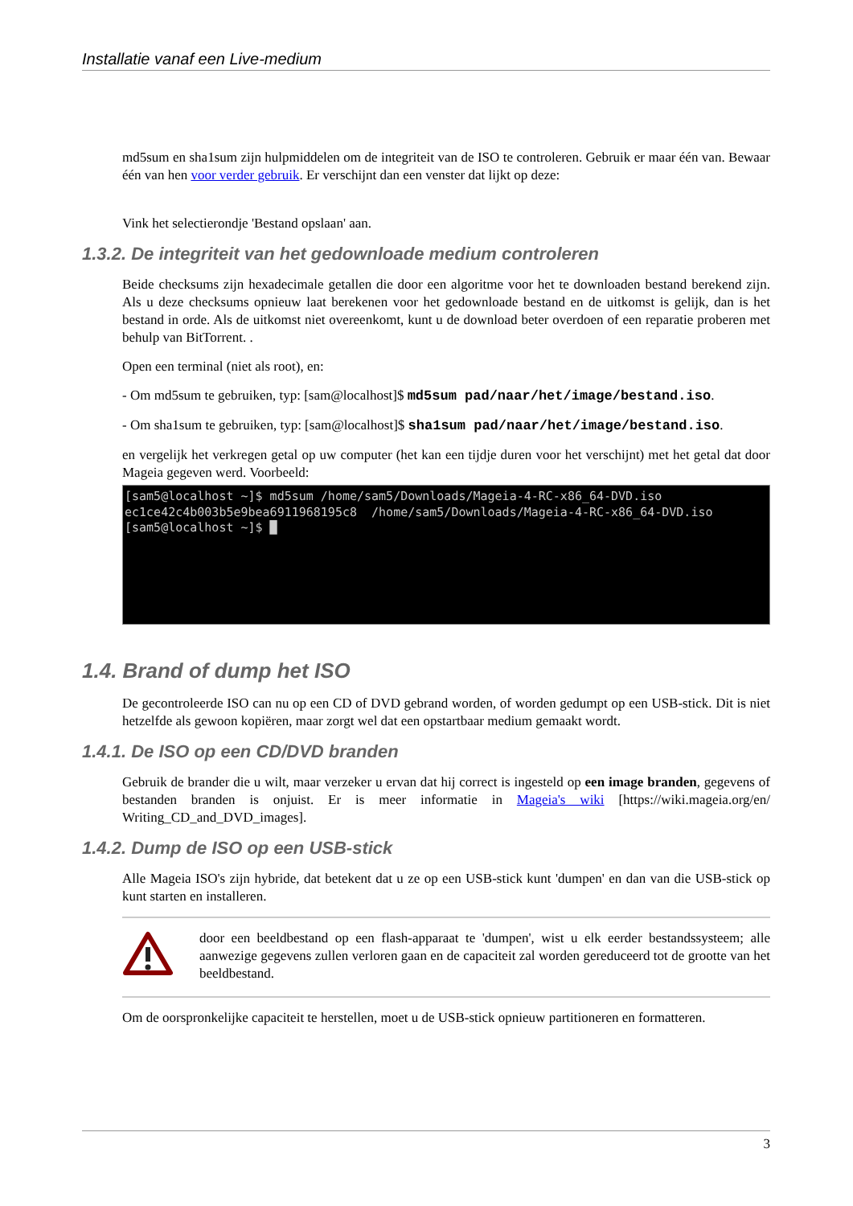Installatie vanaf een Live-medium
md5sum en sha1sum zijn hulpmiddelen om de integriteit van de ISO te controleren. Gebruik er maar één van. Bewaar één van hen voor verder gebruik. Er verschijnt dan een venster dat lijkt op deze:
Vink het selectierondje 'Bestand opslaan' aan.
1.3.2. De integriteit van het gedownloade medium controleren
Beide checksums zijn hexadecimale getallen die door een algoritme voor het te downloaden bestand berekend zijn. Als u deze checksums opnieuw laat berekenen voor het gedownloade bestand en de uitkomst is gelijk, dan is het bestand in orde. Als de uitkomst niet overeenkomt, kunt u de download beter overdoen of een reparatie proberen met behulp van BitTorrent. .
Open een terminal (niet als root), en:
- Om md5sum te gebruiken, typ: [sam@localhost]$ md5sum pad/naar/het/image/bestand.iso.
- Om sha1sum te gebruiken, typ: [sam@localhost]$ sha1sum pad/naar/het/image/bestand.iso.
en vergelijk het verkregen getal op uw computer (het kan een tijdje duren voor het verschijnt) met het getal dat door Mageia gegeven werd. Voorbeeld:
[sam5@localhost ~]$ md5sum /home/sam5/Downloads/Mageia-4-RC-x86_64-DVD.iso ec1ce42c4b003b5e9bea6911968195c8 /home/sam5/Downloads/Mageia-4-RC-x86_64-DVD.iso [sam5@localhost ~]$ █
1.4. Brand of dump het ISO
De gecontroleerde ISO can nu op een CD of DVD gebrand worden, of worden gedumpt op een USB-stick. Dit is niet hetzelfde als gewoon kopiëren, maar zorgt wel dat een opstartbaar medium gemaakt wordt.
1.4.1. De ISO op een CD/DVD branden
Gebruik de brander die u wilt, maar verzeker u ervan dat hij correct is ingesteld op een image branden, gegevens of bestanden branden is onjuist. Er is meer informatie in Mageia's wiki [https://wiki.mageia.org/en/ Writing_CD_and_DVD_images].
1.4.2. Dump de ISO op een USB-stick
Alle Mageia ISO's zijn hybride, dat betekent dat u ze op een USB-stick kunt 'dumpen' en dan van die USB-stick op kunt starten en installeren.
door een beeldbestand op een flash-apparaat te 'dumpen', wist u elk eerder bestandssysteem; alle aanwezige gegevens zullen verloren gaan en de capaciteit zal worden gereduceerd tot de grootte van het beeldbestand.
Om de oorspronkelijke capaciteit te herstellen, moet u de USB-stick opnieuw partitioneren en formatteren.
3